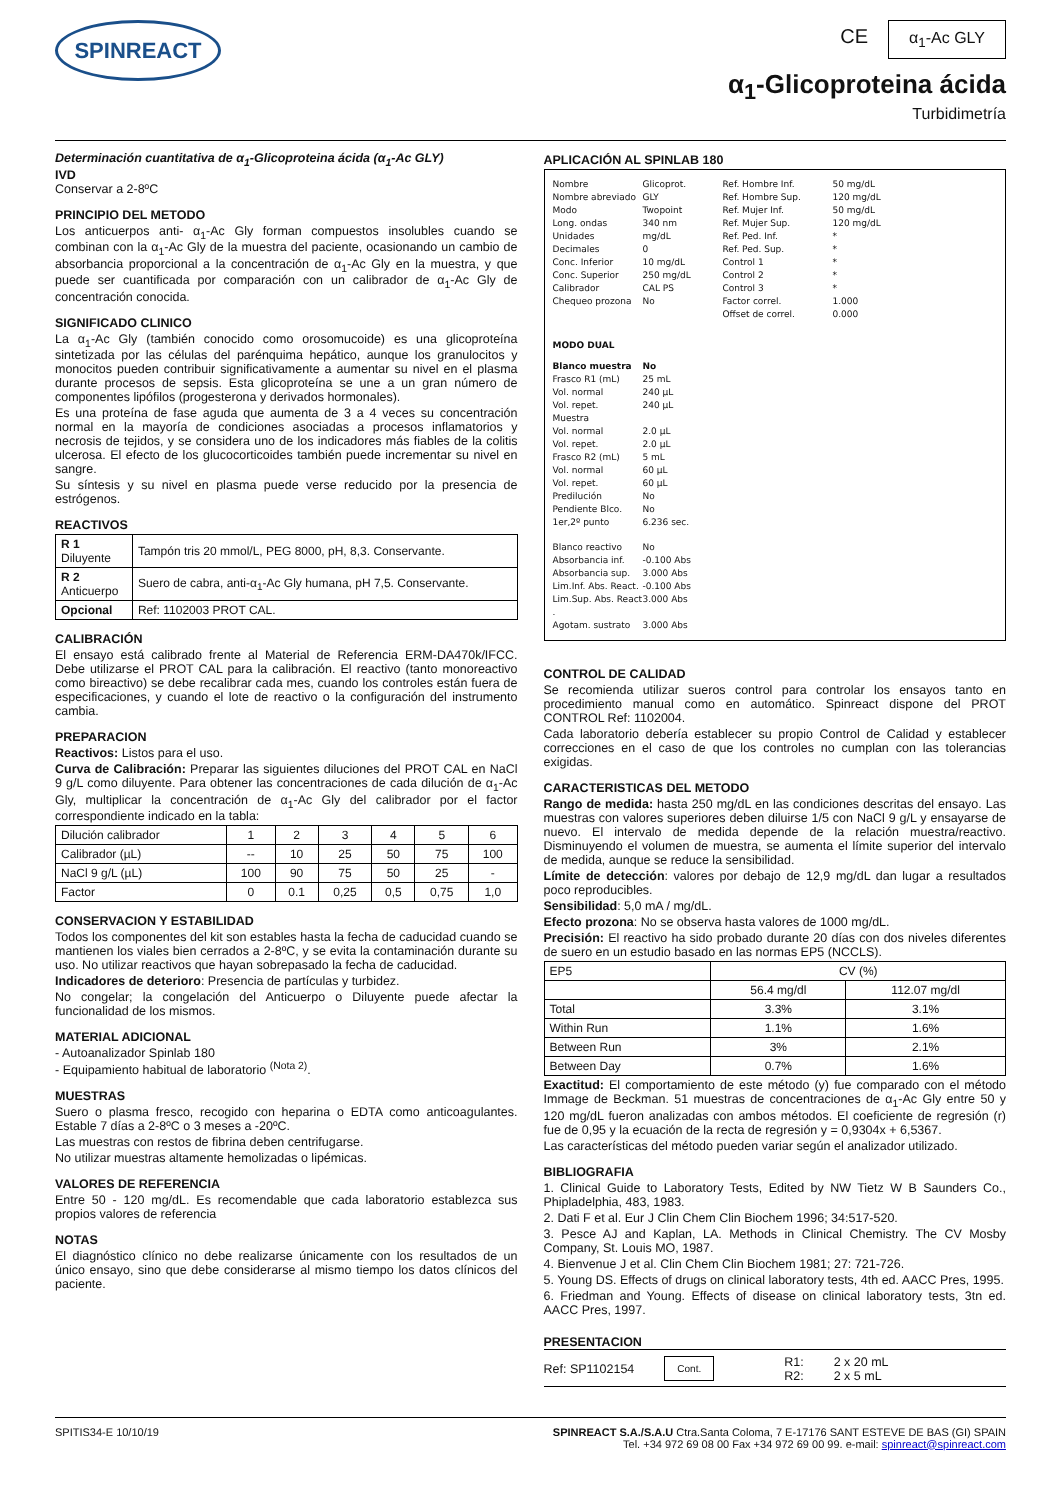SPINREACT
CE α<sub>1</sub>-Ac GLY
α<sub>1</sub>-Glicoproteina ácida
Turbidimetría
Determinación cuantitativa de α<sub>1</sub>-Glicoproteina ácida (α<sub>1</sub>-Ac GLY)
IVD
Conservar a 2-8ºC
PRINCIPIO DEL METODO
Los anticuerpos anti- α<sub>1</sub>-Ac Gly forman compuestos insolubles cuando se combinan con la α<sub>1</sub>-Ac Gly de la muestra del paciente, ocasionando un cambio de absorbancia proporcional a la concentración de α<sub>1</sub>-Ac Gly en la muestra, y que puede ser cuantificada por comparación con un calibrador de α<sub>1</sub>-Ac Gly de concentración conocida.
SIGNIFICADO CLINICO
La α<sub>1</sub>-Ac Gly (también conocido como orosomucoide) es una glicoproteína sintetizada por las células del parénquima hepático, aunque los granulocitos y monocitos pueden contribuir significativamente a aumentar su nivel en el plasma durante procesos de sepsis. Esta glicoproteína se une a un gran número de componentes lipófilos (progesterona y derivados hormonales).
Es una proteína de fase aguda que aumenta de 3 a 4 veces su concentración normal en la mayoría de condiciones asociadas a procesos inflamatorios y necrosis de tejidos, y se considera uno de los indicadores más fiables de la colitis ulcerosa. El efecto de los glucocorticoides también puede incrementar su nivel en sangre.
Su síntesis y su nivel en plasma puede verse reducido por la presencia de estrógenos.
REACTIVOS
| R 1 Diluyente | Tampón tris 20 mmol/L, PEG 8000, pH, 8,3. Conservante. |
| R 2 Anticuerpo | Suero de cabra, anti-α<sub>1</sub>-Ac Gly humana, pH 7,5. Conservante. |
| Opcional | Ref: 1102003 PROT CAL. |
CALIBRACIÓN
El ensayo está calibrado frente al Material de Referencia ERM-DA470k/IFCC. Debe utilizarse el PROT CAL para la calibración. El reactivo (tanto monoreactivo como bireactivo) se debe recalibrar cada mes, cuando los controles están fuera de especificaciones, y cuando el lote de reactivo o la configuración del instrumento cambia.
PREPARACION
Reactivos: Listos para el uso.
Curva de Calibración: Preparar las siguientes diluciones del PROT CAL en NaCl 9 g/L como diluyente. Para obtener las concentraciones de cada dilución de α<sub>1</sub>-Ac Gly, multiplicar la concentración de α<sub>1</sub>-Ac Gly del calibrador por el factor correspondiente indicado en la tabla:
| Dilución calibrador | 1 | 2 | 3 | 4 | 5 | 6 |
| Calibrador (µL) | -- | 10 | 25 | 50 | 75 | 100 |
| NaCl 9 g/L (µL) | 100 | 90 | 75 | 50 | 25 | - |
| Factor | 0 | 0.1 | 0,25 | 0,5 | 0,75 | 1,0 |
CONSERVACION Y ESTABILIDAD
Todos los componentes del kit son estables hasta la fecha de caducidad cuando se mantienen los viales bien cerrados a 2-8ºC, y se evita la contaminación durante su uso. No utilizar reactivos que hayan sobrepasado la fecha de caducidad.
Indicadores de deterioro: Presencia de partículas y turbidez.
No congelar; la congelación del Anticuerpo o Diluyente puede afectar la funcionalidad de los mismos.
MATERIAL ADICIONAL
- Autoanalizador Spinlab 180
- Equipamiento habitual de laboratorio <sup>(Nota 2)</sup>.
MUESTRAS
Suero o plasma fresco, recogido con heparina o EDTA como anticoagulantes. Estable 7 días a 2-8ºC o 3 meses a -20ºC.
Las muestras con restos de fibrina deben centrifugarse.
No utilizar muestras altamente hemolizadas o lipémicas.
VALORES DE REFERENCIA
Entre 50 - 120 mg/dL. Es recomendable que cada laboratorio establezca sus propios valores de referencia
NOTAS
El diagnóstico clínico no debe realizarse únicamente con los resultados de un único ensayo, sino que debe considerarse al mismo tiempo los datos clínicos del paciente.
APLICACIÓN AL SPINLAB 180
Nombre Glicoprot. Ref. Hombre Inf. 50 mg/dL Nombre abreviado GLY Ref. Hombre Sup. 120 mg/dL Modo Twopoint Ref. Mujer Inf. 50 mg/dL Long. ondas 340 nm Ref. Mujer Sup. 120 mg/dL Unidades mg/dL Ref. Ped. Inf. * Decimales 0 Ref. Ped. Sup. * Conc. Inferior 10 mg/dL Control 1 * Conc. Superior 250 mg/dL Control 2 * Calibrador CAL PS Control 3 * Chequeo prozona No Factor correl. 1.000 Offset de correl. 0.000 MODO DUAL Blanco muestra No Frasco R1 (mL) 25 mL Vol. normal 240 µL Vol. repet. 240 µL Muestra Vol. normal 2.0 µL Vol. repet. 2.0 µL Frasco R2 (mL) 5 mL Vol. normal 60 µL Vol. repet. 60 µL Predilución No Pendiente Blco. No 1er,2º punto 6.236 sec. Blanco reactivo No Absorbancia inf. -0.100 Abs Absorbancia sup. 3.000 Abs Lim.Inf. Abs. React. -0.100 Abs Lim.Sup. Abs. React . 3.000 Abs Agotam. sustrato 3.000 Abs
CONTROL DE CALIDAD
Se recomienda utilizar sueros control para controlar los ensayos tanto en procedimiento manual como en automático. Spinreact dispone del PROT CONTROL Ref: 1102004.
Cada laboratorio debería establecer su propio Control de Calidad y establecer correcciones en el caso de que los controles no cumplan con las tolerancias exigidas.
CARACTERISTICAS DEL METODO
Rango de medida: hasta 250 mg/dL en las condiciones descritas del ensayo. Las muestras con valores superiores deben diluirse 1/5 con NaCl 9 g/L y ensayarse de nuevo. El intervalo de medida depende de la relación muestra/reactivo. Disminuyendo el volumen de muestra, se aumenta el límite superior del intervalo de medida, aunque se reduce la sensibilidad.
Límite de detección: valores por debajo de 12,9 mg/dL dan lugar a resultados poco reproducibles.
Sensibilidad: 5,0 mA / mg/dL.
Efecto prozona: No se observa hasta valores de 1000 mg/dL.
Precisión: El reactivo ha sido probado durante 20 días con dos niveles diferentes de suero en un estudio basado en las normas EP5 (NCCLS).
| EP5 | CV (%) | |
| | 56.4 mg/dl | 112.07 mg/dl |
| Total | 3.3% | 3.1% |
| Within Run | 1.1% | 1.6% |
| Between Run | 3% | 2.1% |
| Between Day | 0.7% | 1.6% |
Exactitud: El comportamiento de este método (y) fue comparado con el método Immage de Beckman. 51 muestras de concentraciones de α<sub>1</sub>-Ac Gly entre 50 y 120 mg/dL fueron analizadas con ambos métodos. El coeficiente de regresión (r) fue de 0,95 y la ecuación de la recta de regresión y = 0,9304x + 6,5367.
Las características del método pueden variar según el analizador utilizado.
BIBLIOGRAFIA
1. Clinical Guide to Laboratory Tests, Edited by NW Tietz W B Saunders Co., Phipladelphia, 483, 1983.
2. Dati F et al. Eur J Clin Chem Clin Biochem 1996; 34:517-520.
3. Pesce AJ and Kaplan, LA. Methods in Clinical Chemistry. The CV Mosby Company, St. Louis MO, 1987.
4. Bienvenue J et al. Clin Chem Clin Biochem 1981; 27: 721-726.
5. Young DS. Effects of drugs on clinical laboratory tests, 4th ed. AACC Pres, 1995.
6. Friedman and Young. Effects of disease on clinical laboratory tests, 3tn ed. AACC Pres, 1997.
PRESENTACION
Ref: SP1102154 Cont. R1:
R2: 2 x 20 mL
2 x 5 mL
SPITIS34-E 10/10/19 SPINREACT S.A./S.A.U Ctra.Santa Coloma, 7 E-17176 SANT ESTEVE DE BAS (GI) SPAIN
Tel. +34 972 69 08 00 Fax +34 972 69 00 99. e-mail: spinreact@spinreact.com